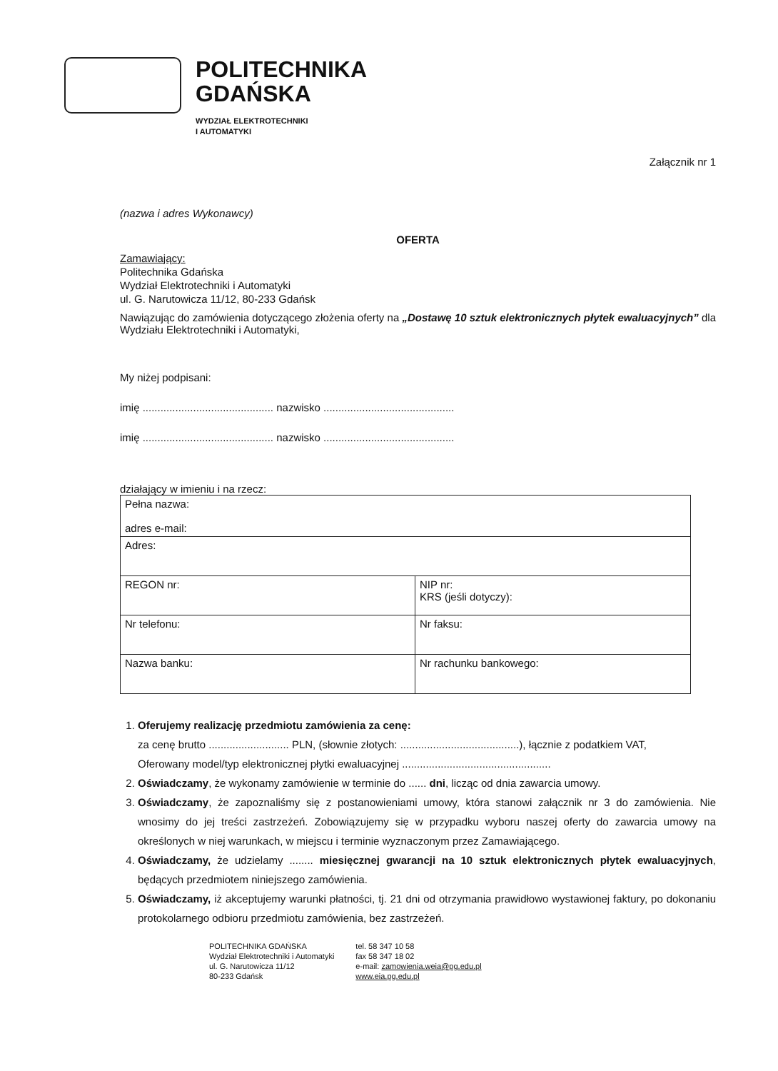POLITECHNIKA
GDAŃSKA
WYDZIAŁ ELEKTROTECHNIKI
I AUTOMATYKI
Załącznik nr 1
(nazwa i adres Wykonawcy)
OFERTA
Zamawiający:
Politechnika Gdańska
Wydział Elektrotechniki i Automatyki
ul. G. Narutowicza 11/12, 80-233 Gdańsk
Nawiązując do zamówienia dotyczącego złożenia oferty na „Dostawę 10 sztuk elektronicznych płytek ewaluacyjnych” dla Wydziału Elektrotechniki i Automatyki,
My niżej podpisani:
imię ............................................ nazwisko ............................................
imię ............................................ nazwisko ............................................
działający w imieniu i na rzecz:
| Pełna nazwa: adres e-mail: | |
| Adres: | |
| REGON nr: | NIP nr: KRS (jeśli dotyczy): |
| Nr telefonu: | Nr faksu: |
| Nazwa banku: | Nr rachunku bankowego: |
1. Oferujemy realizację przedmiotu zamówienia za cenę:
za cenę brutto ........................... PLN, (słownie złotych: ........................................), łącznie z podatkiem VAT,
Oferowany model/typ elektronicznej płytki ewaluacyjnej ..................................................
2. Oświadczamy, że wykonamy zamówienie w terminie do ...... dni, licząc od dnia zawarcia umowy.
3. Oświadczamy, że zapoznaliśmy się z postanowieniami umowy, która stanowi załącznik nr 3 do zamówienia. Nie wnosimy do jej treści zastrzeżeń. Zobowiązujemy się w przypadku wyboru naszej oferty do zawarcia umowy na określonych w niej warunkach, w miejscu i terminie wyznaczonym przez Zamawiającego.
4. Oświadczamy, że udzielamy ........ miesięcznej gwarancji na 10 sztuk elektronicznych płytek ewaluacyjnych, będących przedmiotem niniejszego zamówienia.
5. Oświadczamy, iż akceptujemy warunki płatności, tj. 21 dni od otrzymania prawidłowo wystawionej faktury, po dokonaniu protokolarnego odbioru przedmiotu zamówienia, bez zastrzeżeń.
POLITECHNIKA GDAŃSKA
Wydział Elektrotechniki i Automatyki
ul. G. Narutowicza 11/12
80-233 Gdańsk
tel. 58 347 10 58
fax 58 347 18 02
e-mail: zamowienia.weia@pg.edu.pl
www.eia.pg.edu.pl